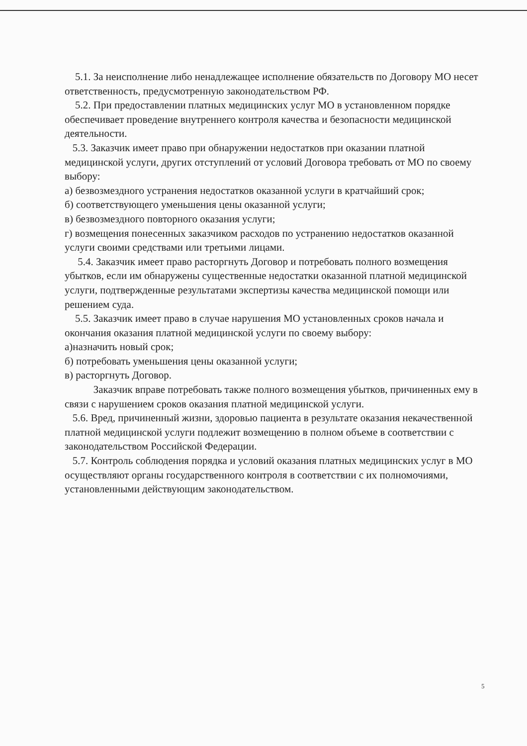5.1. За неисполнение либо ненадлежащее исполнение обязательств по Договору МО несет ответственность, предусмотренную законодательством РФ.
5.2. При предоставлении платных медицинских услуг МО в установленном порядке обеспечивает проведение внутреннего контроля качества и безопасности медицинской деятельности.
5.3. Заказчик имеет право при обнаружении недостатков при оказании платной медицинской услуги, других отступлений от условий Договора требовать от МО по своему выбору:
а) безвозмездного устранения недостатков оказанной услуги в кратчайший срок;
б) соответствующего уменьшения цены оказанной услуги;
в) безвозмездного повторного оказания услуги;
г) возмещения понесенных заказчиком расходов по устранению недостатков оказанной услуги своими средствами или третьими лицами.
5.4. Заказчик имеет право расторгнуть Договор и потребовать полного возмещения убытков, если им обнаружены существенные недостатки оказанной платной медицинской услуги, подтвержденные результатами экспертизы качества медицинской помощи или решением суда.
5.5. Заказчик имеет право в случае нарушения МО установленных сроков начала и окончания оказания платной медицинской услуги по своему выбору:
а)назначить новый срок;
б) потребовать уменьшения цены оказанной услуги;
в) расторгнуть Договор.
Заказчик вправе потребовать также полного возмещения убытков, причиненных ему в связи с нарушением сроков оказания платной медицинской услуги.
5.6. Вред, причиненный жизни, здоровью пациента в результате оказания некачественной платной медицинской услуги подлежит возмещению в полном объеме в соответствии с законодательством Российской Федерации.
5.7. Контроль соблюдения порядка и условий оказания платных медицинских услуг в МО осуществляют органы государственного контроля в соответствии с их полномочиями, установленными действующим законодательством.
5